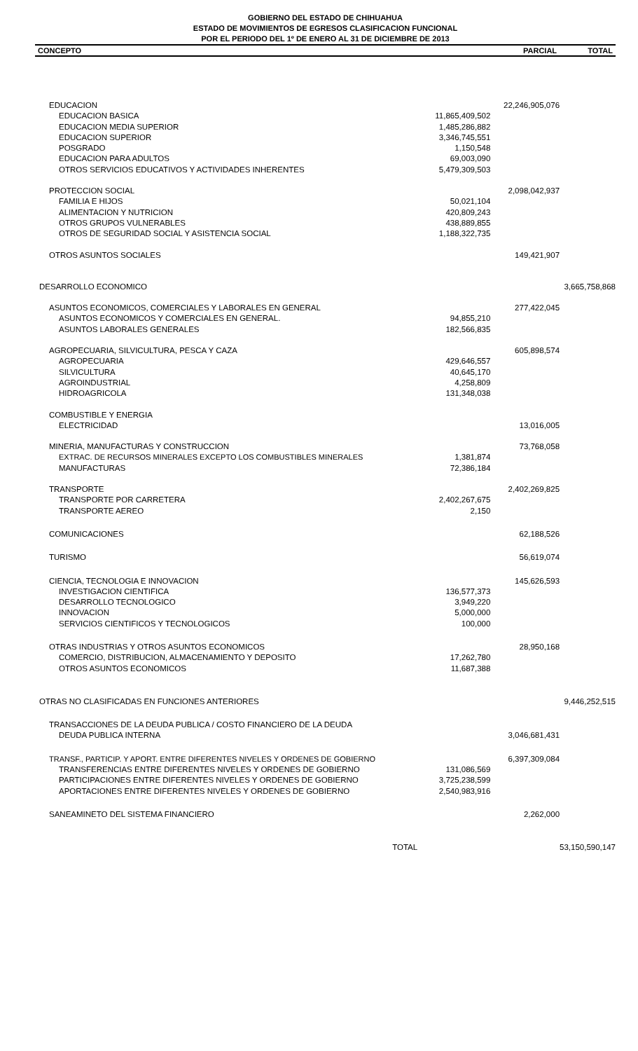GOBIERNO DEL ESTADO DE CHIHUAHUA
ESTADO DE MOVIMIENTOS DE EGRESOS CLASIFICACION FUNCIONAL
POR EL PERIODO DEL 1º DE ENERO AL 31 DE DICIEMBRE DE 2013
| CONCEPTO | | PARCIAL | TOTAL |
| --- | --- | --- | --- |
| EDUCACION | | 22,246,905,076 | |
| EDUCACION BASICA | 11,865,409,502 | | |
| EDUCACION MEDIA SUPERIOR | 1,485,286,882 | | |
| EDUCACION SUPERIOR | 3,346,745,551 | | |
| POSGRADO | 1,150,548 | | |
| EDUCACION PARA ADULTOS | 69,003,090 | | |
| OTROS SERVICIOS EDUCATIVOS Y ACTIVIDADES INHERENTES | 5,479,309,503 | | |
| PROTECCION SOCIAL | | 2,098,042,937 | |
| FAMILIA E HIJOS | 50,021,104 | | |
| ALIMENTACION Y NUTRICION | 420,809,243 | | |
| OTROS GRUPOS VULNERABLES | 438,889,855 | | |
| OTROS DE SEGURIDAD SOCIAL Y ASISTENCIA SOCIAL | 1,188,322,735 | | |
| OTROS ASUNTOS SOCIALES | | 149,421,907 | |
| DESARROLLO ECONOMICO | | | 3,665,758,868 |
| ASUNTOS ECONOMICOS, COMERCIALES Y LABORALES EN GENERAL | | 277,422,045 | |
| ASUNTOS ECONOMICOS Y COMERCIALES EN GENERAL. | 94,855,210 | | |
| ASUNTOS LABORALES GENERALES | 182,566,835 | | |
| AGROPECUARIA, SILVICULTURA, PESCA Y CAZA | | 605,898,574 | |
| AGROPECUARIA | 429,646,557 | | |
| SILVICULTURA | 40,645,170 | | |
| AGROINDUSTRIAL | 4,258,809 | | |
| HIDROAGRICOLA | 131,348,038 | | |
| COMBUSTIBLE Y ENERGIA | | | |
| ELECTRICIDAD | | 13,016,005 | |
| MINERIA, MANUFACTURAS Y CONSTRUCCION | | 73,768,058 | |
| EXTRAC. DE RECURSOS MINERALES EXCEPTO LOS COMBUSTIBLES MINERALES | 1,381,874 | | |
| MANUFACTURAS | 72,386,184 | | |
| TRANSPORTE | | 2,402,269,825 | |
| TRANSPORTE POR CARRETERA | 2,402,267,675 | | |
| TRANSPORTE AEREO | 2,150 | | |
| COMUNICACIONES | | 62,188,526 | |
| TURISMO | | 56,619,074 | |
| CIENCIA, TECNOLOGIA E INNOVACION | | 145,626,593 | |
| INVESTIGACION CIENTIFICA | 136,577,373 | | |
| DESARROLLO TECNOLOGICO | 3,949,220 | | |
| INNOVACION | 5,000,000 | | |
| SERVICIOS CIENTIFICOS Y TECNOLOGICOS | 100,000 | | |
| OTRAS INDUSTRIAS Y OTROS ASUNTOS ECONOMICOS | | 28,950,168 | |
| COMERCIO, DISTRIBUCION, ALMACENAMIENTO Y DEPOSITO | 17,262,780 | | |
| OTROS ASUNTOS ECONOMICOS | 11,687,388 | | |
| OTRAS NO CLASIFICADAS EN FUNCIONES ANTERIORES | | | 9,446,252,515 |
| TRANSACCIONES DE LA DEUDA PUBLICA / COSTO FINANCIERO DE LA DEUDA | | | |
| DEUDA PUBLICA INTERNA | | 3,046,681,431 | |
| TRANSF., PARTICIP. Y APORT. ENTRE DIFERENTES NIVELES Y ORDENES DE GOBIERNO | | 6,397,309,084 | |
| TRANSFERENCIAS ENTRE DIFERENTES NIVELES Y ORDENES DE GOBIERNO | 131,086,569 | | |
| PARTICIPACIONES ENTRE DIFERENTES NIVELES Y ORDENES DE GOBIERNO | 3,725,238,599 | | |
| APORTACIONES ENTRE DIFERENTES NIVELES Y ORDENES DE GOBIERNO | 2,540,983,916 | | |
| SANEAMINETO DEL SISTEMA FINANCIERO | | 2,262,000 | |
| TOTAL | | | 53,150,590,147 |